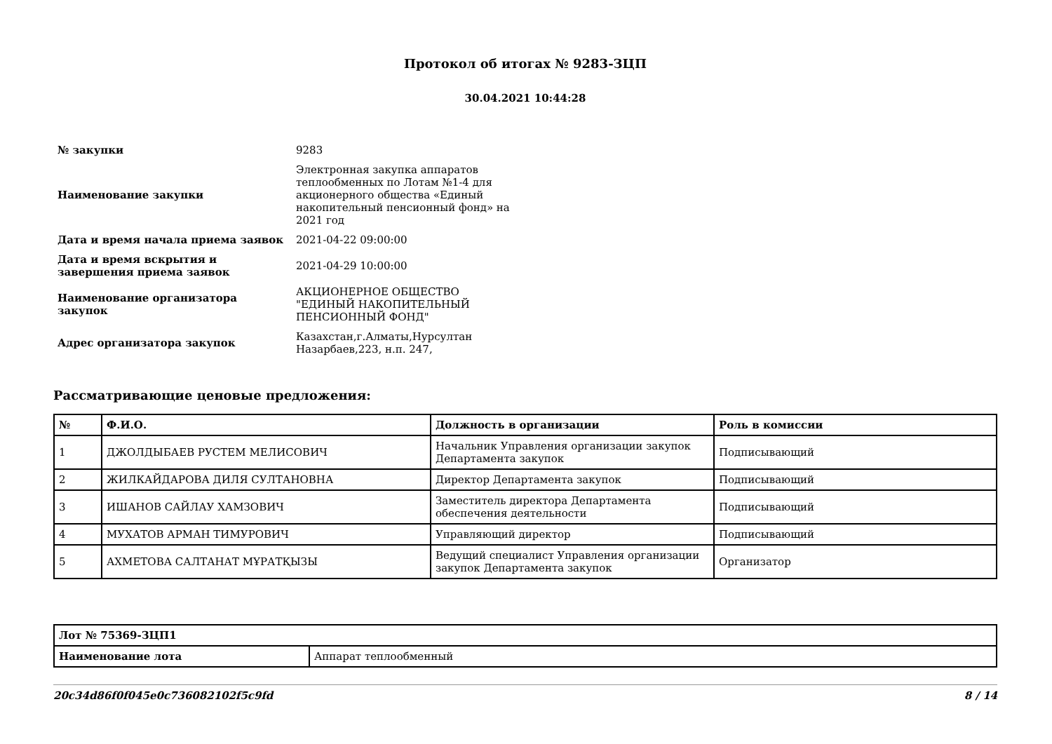Протокол об итогах № 9283-ЗЦП
30.04.2021 10:44:28
| № закупки | 9283 |
| Наименование закупки | Электронная закупка аппаратов теплообменных по Лотам №1-4 для акционерного общества «Единый накопительный пенсионный фонд» на 2021 год |
| Дата и время начала приема заявок | 2021-04-22 09:00:00 |
| Дата и время вскрытия и завершения приема заявок | 2021-04-29 10:00:00 |
| Наименование организатора закупок | АКЦИОНЕРНОЕ ОБЩЕСТВО "ЕДИНЫЙ НАКОПИТЕЛЬНЫЙ ПЕНСИОННЫЙ ФОНД" |
| Адрес организатора закупок | Казахстан,г.Алматы,Нурсултан Назарбаев,223, н.п. 247, |
Рассматривающие ценовые предложения:
| № | Ф.И.О. | Должность в организации | Роль в комиссии |
| --- | --- | --- | --- |
| 1 | ДЖОЛДЫБАЕВ РУСТЕМ МЕЛИСОВИЧ | Начальник Управления организации закупок Департамента закупок | Подписывающий |
| 2 | ЖИЛКАЙДАРОВА ДИЛЯ СУЛТАНОВНА | Директор Департамента закупок | Подписывающий |
| 3 | ИШАНОВ САЙЛАУ ХАМЗОВИЧ | Заместитель директора Департамента обеспечения деятельности | Подписывающий |
| 4 | МУХАТОВ АРМАН ТИМУРОВИЧ | Управляющий директор | Подписывающий |
| 5 | АХМЕТОВА САЛТАНАТ МҰРАТҚЫЗЫ | Ведущий специалист Управления организации закупок Департамента закупок | Организатор |
| Лот № 75369-ЗЦП1 | |
| --- | --- |
| Наименование лота | Аппарат теплообменный |
20c34d86f0f045e0c736082102f5c9fd 8 / 14